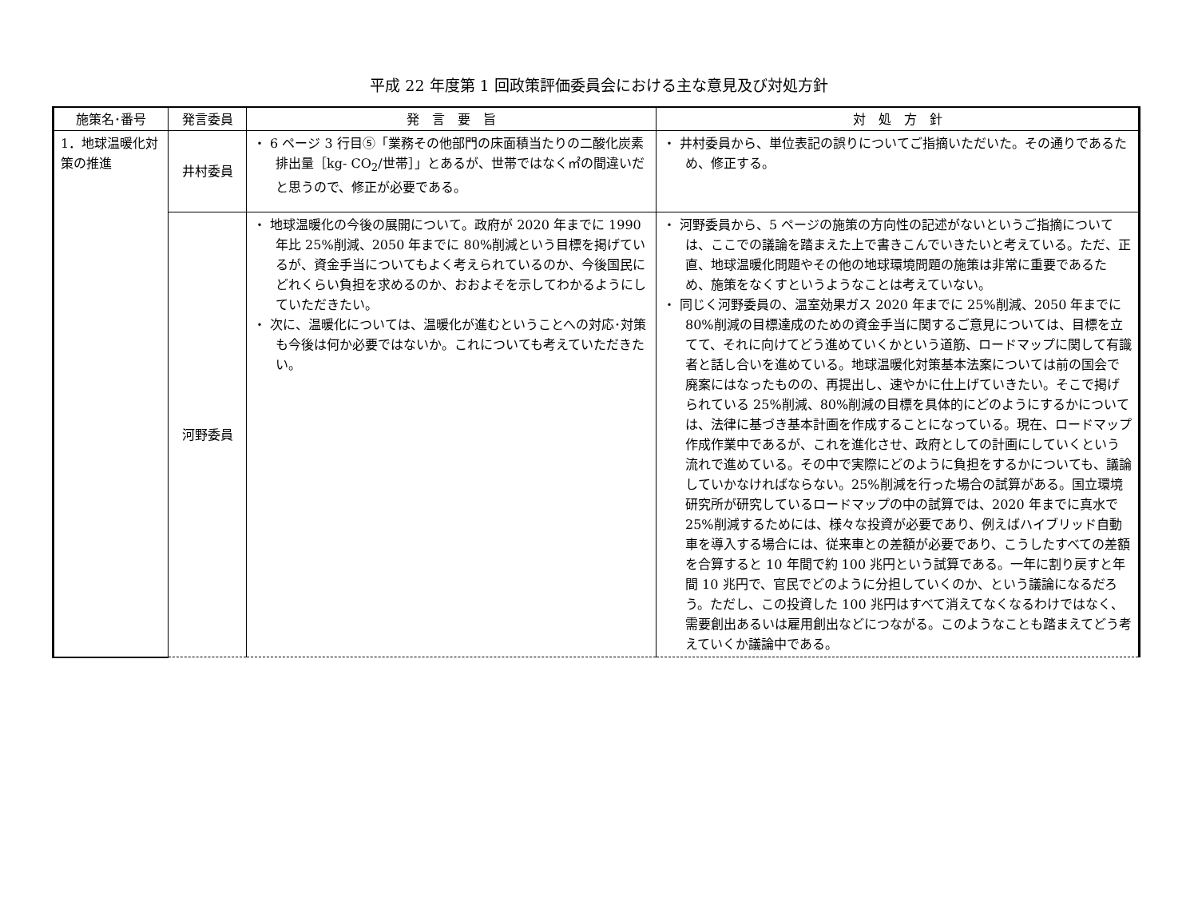平成 22 年度第 1 回政策評価委員会における主な意見及び対処方針
| 施策名･番号 | 発言委員 | 発 言 要 旨 | 対 処 方 針 |
| --- | --- | --- | --- |
| 1．地球温暖化対策の推進 | 井村委員 | ・ 6 ページ 3 行目⑤「業務その他部門の床面積当たりの二酸化炭素排出量［kg- CO<sub>2</sub>/世帯］」とあるが、世帯ではなく㎡の間違いだと思うので、修正が必要である。 | ・ 井村委員から、単位表記の誤りについてご指摘いただいた。その通りであるため、修正する。 |
| | 河野委員 | ・ 地球温暖化の今後の展開について。政府が 2020 年までに 1990 年比 25%削減、2050 年までに 80%削減という目標を掲げているが、資金手当についてもよく考えられているのか、今後国民にどれくらい負担を求めるのか、おおよそを示してわかるようにしていただきたい。 ・ 次に、温暖化については、温暖化が進むということへの対応･対策も今後は何か必要ではないか。これについても考えていただきたい。 | ・ 河野委員から、5 ページの施策の方向性の記述がないというご指摘については、ここでの議論を踏まえた上で書きこんでいきたいと考えている。ただ、正直、地球温暖化問題やその他の地球環境問題の施策は非常に重要であるため、施策をなくすというようなことは考えていない。 ・ 同じく河野委員の、温室効果ガス 2020 年までに 25%削減、2050 年までに 80%削減の目標達成のための資金手当に関するご意見については、目標を立てて、それに向けてどう進めていくかという道筋、ロードマップに関して有識者と話し合いを進めている。地球温暖化対策基本法案については前の国会で廃案にはなったものの、再提出し、速やかに仕上げていきたい。そこで掲げられている 25%削減、80%削減の目標を具体的にどのようにするかについては、法律に基づき基本計画を作成することになっている。現在、ロードマップ作成作業中であるが、これを進化させ、政府としての計画にしていくという流れで進めている。その中で実際にどのように負担をするかについても、議論していかなければならない。25%削減を行った場合の試算がある。国立環境研究所が研究しているロードマップの中の試算では、2020 年までに真水で 25%削減するためには、様々な投資が必要であり、例えばハイブリッド自動車を導入する場合には、従来車との差額が必要であり、こうしたすべての差額を合算すると 10 年間で約 100 兆円という試算である。一年に割り戻すと年間 10 兆円で、官民でどのように分担していくのか、という議論になるだろう。ただし、この投資した 100 兆円はすべて消えてなくなるわけではなく、需要創出あるいは雇用創出などにつながる。このようなことも踏まえてどう考えていくか議論中である。 |